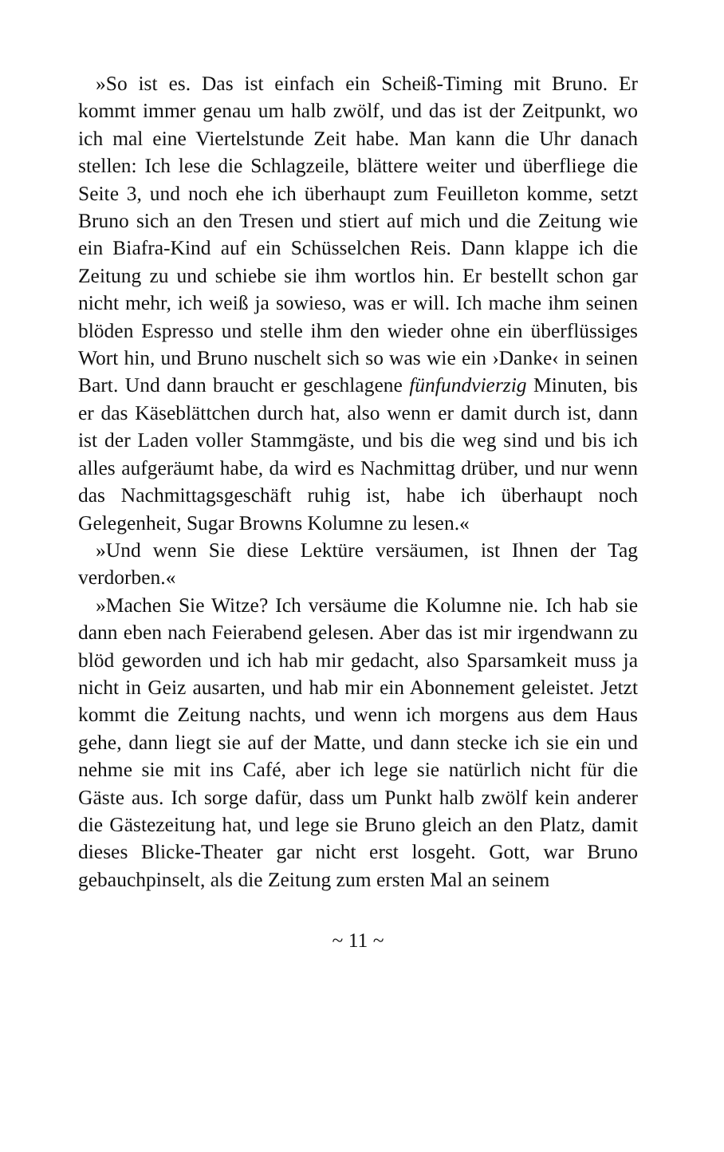»So ist es. Das ist einfach ein Scheiß-Timing mit Bruno. Er kommt immer genau um halb zwölf, und das ist der Zeitpunkt, wo ich mal eine Viertelstunde Zeit habe. Man kann die Uhr danach stellen: Ich lese die Schlagzeile, blättere weiter und überfliege die Seite 3, und noch ehe ich überhaupt zum Feuilleton komme, setzt Bruno sich an den Tresen und stiert auf mich und die Zeitung wie ein Biafra-Kind auf ein Schüsselchen Reis. Dann klappe ich die Zeitung zu und schiebe sie ihm wortlos hin. Er bestellt schon gar nicht mehr, ich weiß ja sowieso, was er will. Ich mache ihm seinen blöden Espresso und stelle ihm den wieder ohne ein überflüssiges Wort hin, und Bruno nuschelt sich so was wie ein ›Danke‹ in seinen Bart. Und dann braucht er geschlagene fünfundvierzig Minuten, bis er das Käseblättchen durch hat, also wenn er damit durch ist, dann ist der Laden voller Stammgäste, und bis die weg sind und bis ich alles aufgeräumt habe, da wird es Nachmittag drüber, und nur wenn das Nachmittagsgeschäft ruhig ist, habe ich überhaupt noch Gelegenheit, Sugar Browns Kolumne zu lesen.«
»Und wenn Sie diese Lektüre versäumen, ist Ihnen der Tag verdorben.«
»Machen Sie Witze? Ich versäume die Kolumne nie. Ich hab sie dann eben nach Feierabend gelesen. Aber das ist mir irgendwann zu blöd geworden und ich hab mir gedacht, also Sparsamkeit muss ja nicht in Geiz ausarten, und hab mir ein Abonnement geleistet. Jetzt kommt die Zeitung nachts, und wenn ich morgens aus dem Haus gehe, dann liegt sie auf der Matte, und dann stecke ich sie ein und nehme sie mit ins Café, aber ich lege sie natürlich nicht für die Gäste aus. Ich sorge dafür, dass um Punkt halb zwölf kein anderer die Gästezeitung hat, und lege sie Bruno gleich an den Platz, damit dieses Blicke-Theater gar nicht erst losgeht. Gott, war Bruno gebauchpinselt, als die Zeitung zum ersten Mal an seinem
~ 11 ~